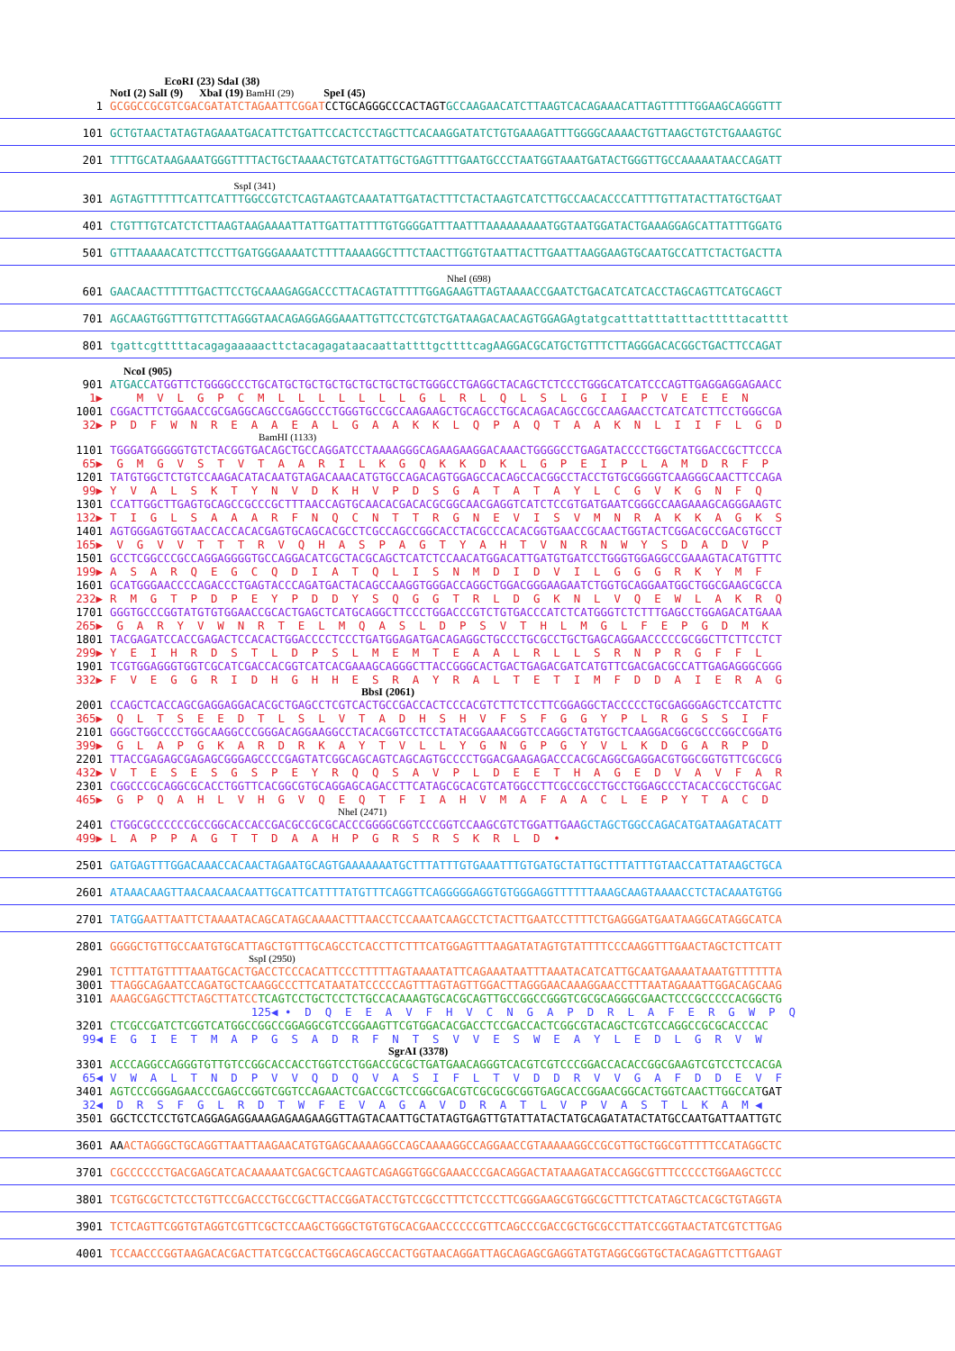EcoRI (23) SdaI (38)
NotI (2) SalI (9) XbaI (19) BamHI (29) SpeI (45)
1 GCGGCCGCGTCGACGATATCTAGAATTCGGAT CCTGCAGGGCCCACTAGT GCCAAGAACATCTTAAGTCACAGAAACATTAGTTTTTGGAAGCAGGGTTT
101 GCTGTAACTATAGTAGAAATGACATTCTGATTCCACTCCTAGCTTCACAAGGATATCTGTGAAAGATTTGGGGCAAAACTGTTAAGCTGTCTGAAAGTGC
201 TTTTGCATAAGAAATGGGTTTTACTGCTAAAACTGTCATATTGCTGAGTTTTGAATGCCCTAATGGTAAATGATACTGGGTTGCCAAAAATAACCAGATT
SspI (341)
301 AGTAGTTTTTTCATTCATTTGGCCGTCTCAGTAAGTCAAATATTGATACTTTCTACTAAGTCATCTTGCCAACACCCATTTTGTTATACTTATGCTGAAT
401 CTGTTTGTCATCTCTTAAGTAAGAAAATTATTGATTATTTTGTGGGGATTTAATTTAAAAAAAAATGGTAATGGATACTGAAAGGAGCATTATTTGGATG
501 GTTTAAAAACATCTTCCTTGATGGGAAAATCTTTTAAAAGGCTTTCTAACTTGGTGTAATTACTTGAATTAAGGAAGTGCAATGCCATTCTACTGACTTA
NheI (698)
601 GAACAACTTTTTTGACTTCCTGCAAAGAGGACCCTTACAGTATTTTTGGAGAAGTTAGTAAAACCGAATCTGACATCATCACCTAGCAGTTCATGCAGCT
701 AGCAAGTGGTTTGTTCTTAGGGTAACAGAGGAGGAAATTGTTCCTCGTCTGATAAGACAACAGTGGAGAgtatgcatttatttatttactttttacatttt
801 tgattcgtttttacagagaaaaacttctacagagataacaattattttgcttttcagAAGGACGCATGCTGTTTCTTAGGGACACGGCTGACTTCCAGAT
NcoI (905)
901 ATGACC ATGGTTCTGGGGCCCTGCATGCTGCTGCTGCTGCTGCTGCTGGGCCTGAGGCTACAGCTCTCCCTGGGCATCATCCCAGTTGAGGAGGAGAACC
1▶ M V L G P C M L L L L L L L G L R L Q L S L G I I P V E E E N
1001 CGGACTTCTGGAACCGCGAGGCAGCCGAGGCCCTGGGTGCCGCCAAGAAGCTGCAGCCTGCACAGACAGCCGCCAAGAACCTCATCATCTTCCTGGGCGA
32▶ P D F W N R E A A E A L G A A K K L Q P A Q T A A K N L I I F L G D
BamHI (1133)
1101 TGGGATGGGGGTGTCTACGGTGACAGCTGCCAGGATCCTAAAAGGGCAGAAGAAGGACAAACTGGGGCCTGAGATACCCCTGGCTATGGACCGCTTCCCA
65▶ G M G V S T V T A A R I L K G Q K K D K L G P E I P L A M D R F P
1201 TATGTGGCTCTGTCCAAGACATACAATGTAGACAAACATGTGCCAGACAGTGGAGCCACAGCCACGGCCTACCTGTGCGGGGTCAAGGGCAACTTCCAGA
99▶ Y V A L S K T Y N V D K H V P D S G A T A T A Y L C G V K G N F Q
1301 CCATTGGCTTGAGTGCAGCCGCCCGCTTTAACCAGTGCAACACGACACGCGGCAACGAGGTCATCTCCGTGATGAATCGGGCCAAGAAAGCAGGGAAGTC
132▶ T I G L S A A A R F N Q C N T T R G N E V I S V M N R A K K A G K S
1401 AGTGGGAGTGGTAACCACCACACGAGTGCAGCACGCCTCGCCAGCCGGCACCTACGCCCACACGGTGAACCGCAACTGGTACTCGGACGCCGACGTGCCT
165▶ V G V V T T T R V Q H A S P A G T Y A H T V N R N W Y S D A D V P
1501 GCCTCGGCCCGCCAGGAGGGGTGCCAGGACATCGCTACGCAGCTCATCTCCAACATGGACATTGATGTGATCCTGGGTGGAGGCCGAAAGTACATGTTTC
199▶ A S A R Q E G C Q D I A T Q L I S N M D I D V I L G G G R K Y M F
1601 GCATGGGAACCCCAGACCCTGAGTACCCAGATGACTACAGCCAAGGTGGGACCAGGCTGGACGGGAAGAATCTGGTGCAGGAATGGCTGGCGAAGCGCCA
232▶ R M G T P D P E Y P D D Y S Q G G T R L D G K N L V Q E W L A K R Q
1701 GGGTGCCCGGTATGTGTGGAACCGCACTGAGCTCATGCAGGCTTCCCTGGACCCGTCTGTGACCCATCTCATGGGTCTCTTTGAGCCTGGAGACATGAAA
265▶ G A R Y V W N R T E L M Q A S L D P S V T H L M G L F E P G D M K
1801 TACGAGATCCACCGAGACTCCACACTGGACCCCTCCCTGATGGAGATGACAGAGGCTGCCCTGCGCCTGCTGAGCAGGAACCCCCGCGGCTTCTTCCTCT
299▶ Y E I H R D S T L D P S L M E M T E A A L R L L S R N P R G F F L
1901 TCGTGGAGGGTGGTCGCATCGACCACGGTCATCACGAAAGCAGGGCTTACCGGGCACTGACTGAGACGATCATGTTCGACGACGCCATTGAGAGGGCGGG
332▶ F V E G G R I D H G H H E S R A Y R A L T E T I M F D D A I E R A G
BbsI (2061)
2001 CCAGCTCACCAGCGAGGAGGACACGCTGAGCCTCGTCACTGCCGACCACTCCCACGTCTTCTCCTTCGGAGGCTACCCCCTGCGAGGGAGCTCCATCTTC
365▶ Q L T S E E D T L S L V T A D H S H V F S F G G Y P L R G S S I F
2101 GGGCTGGCCCCTGGCAAGGCCCGGGACAGGAAGGCCTACACGGTCCTCCTATACGGAAACGGTCCAGGCTATGTGCTCAAGGACGGCGCCCGGCCGGATG
399▶ G L A P G K A R D R K A Y T V L L Y G N G P G Y V L K D G A R P D
2201 TTACCGAGAGCGAGAGCGGGAGCCCCGAGTATCGGCAGCAGTCAGCAGTGCCCCTGGACGAAGAGACCCACGCAGGCGAGGACGTGGCGGTGTTCGCGCG
432▶ V T E S E S G S P E Y R Q Q S A V P L D E E T H A G E D V A V F A R
2301 CGGCCCGCAGGCGCACCTGGTTCACGGCGTGCAGGAGCAGACCTTCATAGCGCACGTCATGGCCTTCGCCGCCTGCCTGGAGCCCTACACCGCCTGCGAC
465▶ G P Q A H L V H G V Q E Q T F I A H V M A F A A C L E P Y T A C D
NheI (2471)
2401 CTGGCGCCCCCCGCCGGCACCACCGACGCCGCGCACCCGGGGCGGTCCCGGTCCAAGCGTCTGGATTGAA GCTAGCTGGCCAGACATGATAAGATACATT
499▶ L A P P A G T T D A A H P G R S R S K R L D •
2501 GATGAGTTTGGACAAACCACAACTAGAATGCAGTGAAAAAAATGCTTTATTTGTGAAATTTGTGATGCTATTGCTTTATTTGTAACCATTATAAGCTGCA
2601 ATAAACAAGTTAACAACAACAATTGCATTCATTTTATGTTTCAGGTTCAGGGGGAGGTGTGGGAGGTTTTTTAAAGCAAGTAAAACCTCTACAAATGTGG
2701 TATGG AATTAATTCTAAAATACAGCATAGCAAAACTTTAACCTCCAAATCAAGCCTCTACTTGAATCCTTTTCTGAGGGATGAATAAGGCATAGGCATCA
2801 GGGGCTGTTGCCAATGTGCATTAGCTGTTTGCAGCCTCACCTTCTTTCATGGAGTTTAAGATATAGTGTATTTTCCCAAGGTTTGAACTAGCTCTTCATT
SspI (2950)
2901 TCTTTATGTTTTAAATGCACTGACCTCCCACATTCCCTTTTTAGTAAAATATTCAGAAATAATTTAAATACATCATTGCAATGAAAATAAATGTTTTTTA
3001 TTAGGCAGAATCCAGATGCTCAAGGCCCTTCATAATATCCCCCAGTTTAGTAGTTGGACTTAGGGAACAAAGGAACCTTTAATAGAAATTGGACAGCAAG
3101 AAAGCGAGCTTCTAGCTTATCC TCAGTCCTGCTCCTCTGCCACAAAGTGCACGCAGTTGCCGGCCGGGTCGCGCAGGGCGAACTCCCGCCCCCACGGCTG
125◀ • D Q E E A V F H V C N G A P D R L A F E R G W P Q
3201 CTCGCCGATCTCGGTCATGGCCGGCCGGAGGCGTCCGGAAGTTCGTGGACACGACCTCCGACCACTCGGCGTACAGCTCGTCCAGGCCGCGCACCCAC
99◀ E G I E T M A P G S A D R F N T S V V E S W E A Y L E D L G R V W
SgrAI (3378)
3301 ACCCAGGCCAGGGTGTTGTCCGGCACCACCTGGTCCTGGACCGCGCTGATGAACAGGGTCACGTCGTCCCGGACCACACCGGCGAAGTCGTCCTCCACGA
65◀ V W A L T N D P V V Q D Q V A S I F L T V D D R V V G A F D D E V F
3401 AGTCCCGGGAGAACCCGAGCCGGTCGGTCCAGAACTCGACCGCTCCGGCGACGTCGCGCGCGGTGAGCACCGGAACGGCACTGGTCAACTTGGCCAT GAT
32◀ D R S F G L R D T W F E V A G A V D R A T L V P V A S T L K A M ◀
3501 GGCTCCTCCTGTCAGGAGAGGAAAGAGAAGAAGGTTAGTACAATTGCTATAGTGAGTTGTATTATACTATGCAGATATACTATGCCAATGATTAATTGTC
3601 AA ACTAGGGCTGCAGGTTAATTAAGAACATGTGAGCAAAAGGCCAGCAAAAGGCCAGGAACCGTAAAAAGGCCGCGTTGCTGGCGTTTTTCCATAGGCTC
3701 CGCCCCCCTGACGAGCATCACAAAAATCGACGCTCAAGTCAGAGGTGGCGAAACCCGACAGGACTATAAAGATACCAGGCGTTTCCCCCTGGAAGCTCCC
3801 TCGTGCGCTCTCCTGTTCCGACCCTGCCGCTTACCGGATACCTGTCCGCCTTTCTCCCTTCGGGAAGCGTGGCGCTTTCTCATAGCTCACGCTGTAGGTA
3901 TCTCAGTTCGGTGTAGGTCGTTCGCTCCAAGCTGGGCTGTGTGCACGAACCCCCCGTTCAGCCCGACCGCTGCGCCTTATCCGGTAACTATCGTCTTGAG
4001 TCCAACCCGGTAAGACACGACTTATCGCCACTGGCAGCAGCCACTGGTAACAGGATTAGCAGAGCGAGGTATGTAGGCGGTGCTACAGAGTTCTTGAAGT